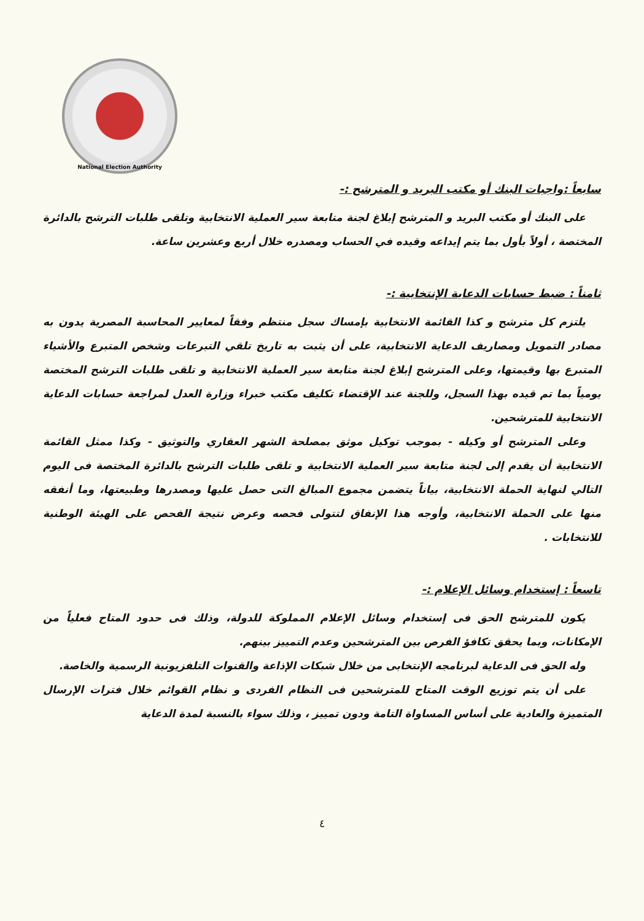National Election Authority
سابعاً :واجبات البنك أو مكتب البريد و المترشح :-
على البنك أو مكتب البريد و المترشح إبلاغ لجنة متابعة سير العملية الانتخابية وتلقى طلبات الترشح بالدائرة المختصة ، أولاً بأول بما يتم إيداعه وقيده في الحساب ومصدره خلال أربع وعشرين ساعة.
ثامناً : ضبط حسابات الدعاية الإنتخابية :-
يلتزم كل مترشح و كذا القائمة الانتخابية بإمساك سجل منتظم وفقاً لمعايير المحاسبة المصرية يدون به مصادر التمويل ومصاريف الدعاية الانتخابية، على أن يثبت به تاريخ تلقي التبرعات وشخص المتبرع والأشياء المتبرع بها وقيمتها، وعلى المترشح إبلاغ لجنة متابعة سير العملية الانتخابية و تلقى طلبات الترشح المختصة يومياً بما تم قيده بهذا السجل، وللجنة عند الإقتضاء تكليف مكتب خبراء وزارة العدل لمراجعة حسابات الدعاية الانتخابية للمترشحين.
وعلى المترشح أو وكيله - بموجب توكيل موثق بمصلحة الشهر العقاري والتوثيق - وكذا ممثل القائمة الانتخابية أن يقدم إلى لجنة متابعة سير العملية الانتخابية و تلقى طلبات الترشح بالدائرة المختصة فى اليوم التالي لنهاية الحملة الانتخابية، بياناً يتضمن مجموع المبالغ التى حصل عليها ومصدرها وطبيعتها، وما أنفقه منها على الحملة الانتخابية، وأوجه هذا الإنفاق لتتولى فحصه وعرض نتيجة الفحص على الهيئة الوطنية للانتخابات .
تاسعاً : إستخدام وسائل الإعلام :-
يكون للمترشح الحق فى إستخدام وسائل الإعلام المملوكة للدولة، وذلك فى حدود المتاح فعلياً من الإمكانات، وبما يحقق تكافؤ الفرص بين المترشحين وعدم التمييز بينهم.
وله الحق فى الدعاية لبرنامجه الإنتخابى من خلال شبكات الإذاعة والقنوات التلفزيونية الرسمية والخاصة.
على أن يتم توزيع الوقت المتاح للمترشحين فى النظام الفردى و نظام القوائم خلال فترات الإرسال المتميزة والعادية على أساس المساواة التامة ودون تمييز ، وذلك سواء بالنسبة لمدة الدعاية
٤